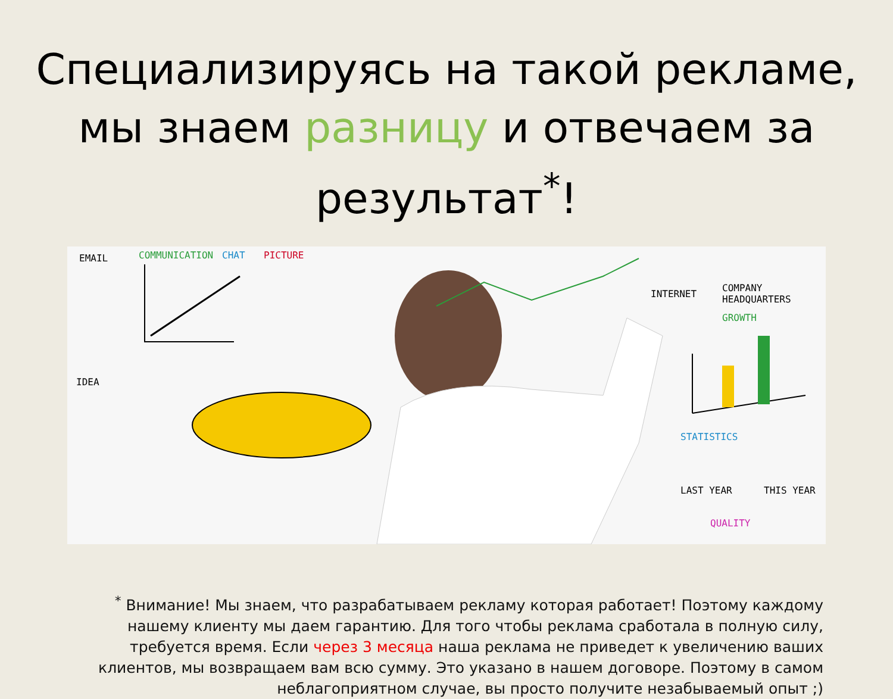Специализируясь на такой рекламе, мы знаем разницу и отвечаем за результат<sup>*</sup>!
EMAIL COMMUNICATION CHAT PICTURE
IDEA
INTERNET
COMPANY HEADQUARTERS
GROWTH
STATISTICS
LAST YEAR THIS YEAR
QUALITY
<sup>*</sup> Внимание! Мы знаем, что разрабатываем рекламу которая работает! Поэтому каждому нашему клиенту мы даем гарантию. Для того чтобы реклама сработала в полную силу, требуется время. Если через 3 месяца наша реклама не приведет к увеличению ваших клиентов, мы возвращаем вам всю сумму. Это указано в нашем договоре. Поэтому в самом неблагоприятном случае, вы просто получите незабываемый опыт ;)